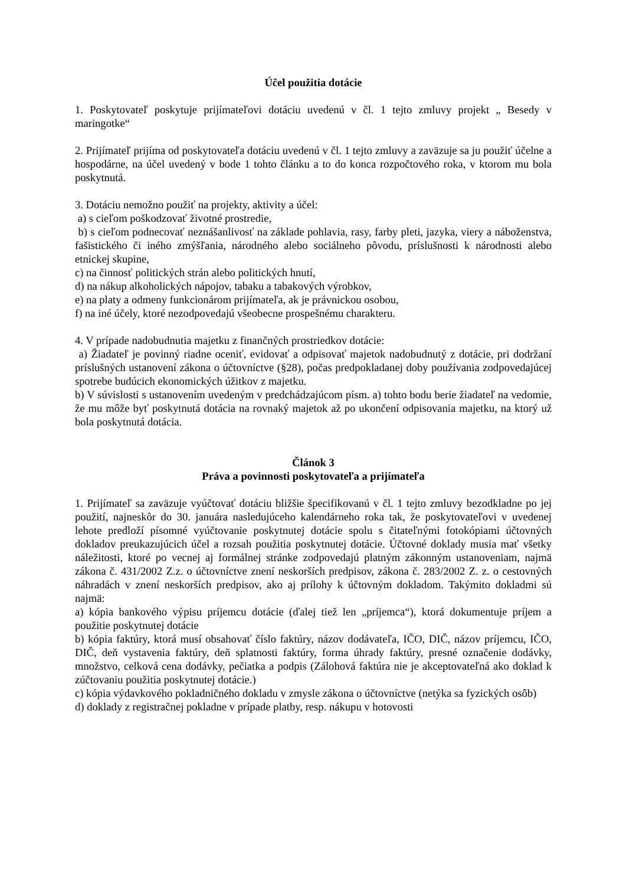Účel použitia dotácie
1. Poskytovateľ poskytuje prijímateľovi dotáciu uvedenú v čl. 1 tejto zmluvy projekt „ Besedy v maringotke“
2. Prijímateľ prijíma od poskytovateľa dotáciu uvedenú v čl. 1 tejto zmluvy a zaväzuje sa ju použiť účelne a hospodárne, na účel uvedený v bode 1 tohto článku a to do konca rozpočtového roka, v ktorom mu bola poskytnutá.
3. Dotáciu nemožno použiť na projekty, aktivity a účel:
a) s cieľom poškodzovať životné prostredie,
b) s cieľom podnecovať neznášanlivosť na základe pohlavia, rasy, farby pleti, jazyka, viery a náboženstva, fašistického či iného zmýšľania, národného alebo sociálneho pôvodu, príslušnosti k národnosti alebo etnickej skupine,
c) na činnosť politických strán alebo politických hnutí,
d) na nákup alkoholických nápojov, tabaku a tabakových výrobkov,
e) na platy a odmeny funkcionárom prijímateľa, ak je právnickou osobou,
f) na iné účely, ktoré nezodpovedajú všeobecne prospešnému charakteru.
4. V prípade nadobudnutia majetku z finančných prostriedkov dotácie:
a) Žiadateľ je povinný riadne oceniť, evidovať a odpisovať majetok nadobudnutý z dotácie, pri dodržaní príslušných ustanovení zákona o účtovníctve (§28), počas predpokladanej doby používania zodpovedajúcej spotrebe budúcich ekonomických úžitkov z majetku.
b) V súvislosti s ustanovením uvedeným v predchádzajúcom písm. a) tohto bodu berie žiadateľ na vedomie, že mu môže byť poskytnutá dotácia na rovnaký majetok až po ukončení odpisovania majetku, na ktorý už bola poskytnutá dotácia.
Článok 3
Práva a povinnosti poskytovateľa a prijímateľa
1. Prijímateľ sa zaväzuje vyúčtovať dotáciu bližšie špecifikovanú v čl. 1 tejto zmluvy bezodkladne po jej použití, najneskôr do 30. januára nasledujúceho kalendárneho roka tak, že poskytovateľovi v uvedenej lehote predloží písomné vyúčtovanie poskytnutej dotácie spolu s čitateľnými fotokópiami účtovných dokladov preukazujúcich účel a rozsah použitia poskytnutej dotácie. Účtovné doklady musia mať všetky náležitosti, ktoré po vecnej aj formálnej stránke zodpovedajú platným zákonným ustanoveniam, najmä zákona č. 431/2002 Z.z. o účtovníctve znení neskorších predpisov, zákona č. 283/2002 Z. z. o cestovných náhradách v znení neskorších predpisov, ako aj prílohy k účtovným dokladom. Takýmito dokladmi sú najmä:
a) kópia bankového výpisu príjemcu dotácie (ďalej tiež len „príjemca“), ktorá dokumentuje príjem a použitie poskytnutej dotácie
b) kópia faktúry, ktorá musí obsahovať číslo faktúry, názov dodávateľa, IČO, DIČ, názov príjemcu, IČO, DIČ, deň vystavenia faktúry, deň splatnosti faktúry, forma úhrady faktúry, presné označenie dodávky, množstvo, celková cena dodávky, pečiatka a podpis (Zálohová faktúra nie je akceptovateľná ako doklad k zúčtovaniu použitia poskytnutej dotácie.)
c) kópia výdavkového pokladničného dokladu v zmysle zákona o účtovníctve (netýka sa fyzických osôb)
d) doklady z registračnej pokladne v prípade platby, resp. nákupu v hotovosti